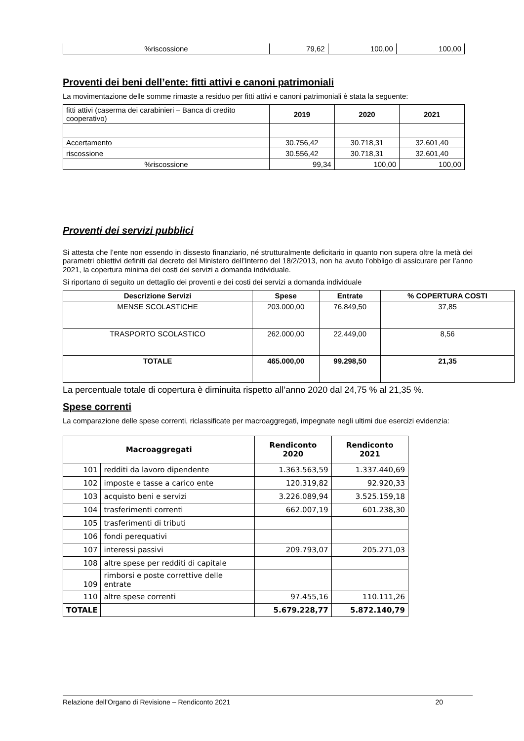| %riscossione | 79,62 | 100,00 | 100,00 |
Proventi dei beni dell’ente: fitti attivi e canoni patrimoniali
La movimentazione delle somme rimaste a residuo per fitti attivi e canoni patrimoniali è stata la seguente:
| fitti attivi (caserma dei carabinieri – Banca di credito cooperativo) | 2019 | 2020 | 2021 |
| Accertamento | 30.756,42 | 30.718,31 | 32.601,40 |
| riscossione | 30.556,42 | 30.718,31 | 32.601,40 |
| %riscossione | 99,34 | 100,00 | 100,00 |
Proventi dei servizi pubblici
Si attesta che l’ente non essendo in dissesto finanziario, né strutturalmente deficitario in quanto non supera oltre la metà dei parametri obiettivi definiti dal decreto del Ministero dell’Interno del 18/2/2013, non ha avuto l’obbligo di assicurare per l’anno 2021, la copertura minima dei costi dei servizi a domanda individuale.
Si riportano di seguito un dettaglio dei proventi e dei costi dei servizi a domanda individuale
| Descrizione Servizi | Spese | Entrate | % COPERTURA COSTI |
| --- | --- | --- | --- |
| MENSE SCOLASTICHE | 203.000,00 | 76.849,50 | 37,85 |
| TRASPORTO SCOLASTICO | 262.000,00 | 22.449,00 | 8,56 |
| TOTALE | 465.000,00 | 99.298,50 | 21,35 |
La percentuale totale di copertura è diminuita rispetto all’anno 2020 dal 24,75 % al 21,35 %.
Spese correnti
La comparazione delle spese correnti, riclassificate per macroaggregati, impegnate negli ultimi due esercizi evidenzia:
| Macroaggregati | | Rendiconto 2020 | Rendiconto 2021 |
| --- | --- | --- | --- |
| 101 | redditi da lavoro dipendente | 1.363.563,59 | 1.337.440,69 |
| 102 | imposte e tasse a carico ente | 120.319,82 | 92.920,33 |
| 103 | acquisto beni e servizi | 3.226.089,94 | 3.525.159,18 |
| 104 | trasferimenti correnti | 662.007,19 | 601.238,30 |
| 105 | trasferimenti di tributi | | |
| 106 | fondi perequativi | | |
| 107 | interessi passivi | 209.793,07 | 205.271,03 |
| 108 | altre spese per redditi di capitale | | |
| 109 | rimborsi e poste correttive delle entrate | | |
| 110 | altre spese correnti | 97.455,16 | 110.111,26 |
| TOTALE | | 5.679.228,77 | 5.872.140,79 |
Relazione dell’Organo di Revisione – Rendiconto 2021 20